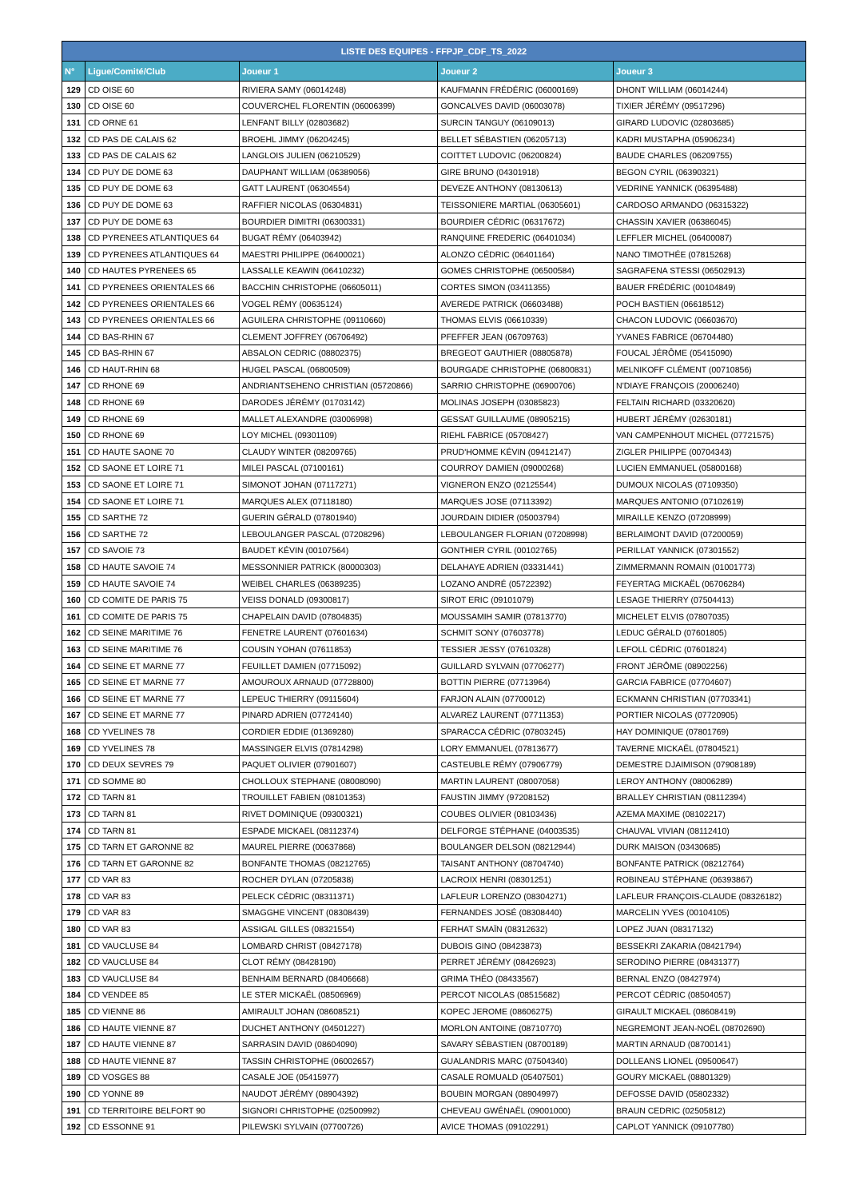| LISTE DES EQUIPES - FFPJP_CDF_TS_2022 | | | | |
| --- | --- | --- | --- | --- |
| N° | Ligue/Comité/Club | Joueur 1 | Joueur 2 | Joueur 3 |
| 129 | CD OISE 60 | RIVIERA SAMY (06014248) | KAUFMANN FRÉDÉRIC (06000169) | DHONT WILLIAM (06014244) |
| 130 | CD OISE 60 | COUVERCHEL FLORENTIN (06006399) | GONCALVES DAVID (06003078) | TIXIER JÉRÉMY (09517296) |
| 131 | CD ORNE 61 | LENFANT BILLY (02803682) | SURCIN TANGUY (06109013) | GIRARD LUDOVIC (02803685) |
| 132 | CD PAS DE CALAIS 62 | BROEHL JIMMY (06204245) | BELLET SÉBASTIEN (06205713) | KADRI MUSTAPHA (05906234) |
| 133 | CD PAS DE CALAIS 62 | LANGLOIS JULIEN (06210529) | COITTET LUDOVIC (06200824) | BAUDE CHARLES (06209755) |
| 134 | CD PUY DE DOME 63 | DAUPHANT WILLIAM (06389056) | GIRE BRUNO (04301918) | BEGON CYRIL (06390321) |
| 135 | CD PUY DE DOME 63 | GATT LAURENT (06304554) | DEVEZE ANTHONY (08130613) | VEDRINE YANNICK (06395488) |
| 136 | CD PUY DE DOME 63 | RAFFIER NICOLAS (06304831) | TEISSONIERE MARTIAL (06305601) | CARDOSO ARMANDO (06315322) |
| 137 | CD PUY DE DOME 63 | BOURDIER DIMITRI (06300331) | BOURDIER CÉDRIC (06317672) | CHASSIN XAVIER (06386045) |
| 138 | CD PYRENEES ATLANTIQUES 64 | BUGAT RÉMY (06403942) | RANQUINE FREDERIC (06401034) | LEFFLER MICHEL (06400087) |
| 139 | CD PYRENEES ATLANTIQUES 64 | MAESTRI PHILIPPE (06400021) | ALONZO CÉDRIC (06401164) | NANO TIMOTHÉE (07815268) |
| 140 | CD HAUTES PYRENEES 65 | LASSALLE KEAWIN (06410232) | GOMES CHRISTOPHE (06500584) | SAGRAFENA STESSI (06502913) |
| 141 | CD PYRENEES ORIENTALES 66 | BACCHIN CHRISTOPHE (06605011) | CORTES SIMON (03411355) | BAUER FRÉDÉRIC (00104849) |
| 142 | CD PYRENEES ORIENTALES 66 | VOGEL RÉMY (00635124) | AVEREDE PATRICK (06603488) | POCH BASTIEN (06618512) |
| 143 | CD PYRENEES ORIENTALES 66 | AGUILERA CHRISTOPHE (09110660) | THOMAS ELVIS (06610339) | CHACON LUDOVIC (06603670) |
| 144 | CD BAS-RHIN 67 | CLEMENT JOFFREY (06706492) | PFEFFER JEAN (06709763) | YVANES FABRICE (06704480) |
| 145 | CD BAS-RHIN 67 | ABSALON CEDRIC (08802375) | BREGEOT GAUTHIER (08805878) | FOUCAL JÉRÔME (05415090) |
| 146 | CD HAUT-RHIN 68 | HUGEL PASCAL (06800509) | BOURGADE CHRISTOPHE (06800831) | MELNIKOFF CLÉMENT (00710856) |
| 147 | CD RHONE 69 | ANDRIANTSEHENO CHRISTIAN (05720866) | SARRIO CHRISTOPHE (06900706) | N'DIAYE FRANÇOIS (20006240) |
| 148 | CD RHONE 69 | DARODES JÉRÉMY (01703142) | MOLINAS JOSEPH (03085823) | FELTAIN RICHARD (03320620) |
| 149 | CD RHONE 69 | MALLET ALEXANDRE (03006998) | GESSAT GUILLAUME (08905215) | HUBERT JÉRÉMY (02630181) |
| 150 | CD RHONE 69 | LOY MICHEL (09301109) | RIEHL FABRICE (05708427) | VAN CAMPENHOUT MICHEL (07721575) |
| 151 | CD HAUTE SAONE 70 | CLAUDY WINTER (08209765) | PRUD'HOMME KÉVIN (09412147) | ZIGLER PHILIPPE (00704343) |
| 152 | CD SAONE ET LOIRE 71 | MILEI PASCAL (07100161) | COURROY DAMIEN (09000268) | LUCIEN EMMANUEL (05800168) |
| 153 | CD SAONE ET LOIRE 71 | SIMONOT JOHAN (07117271) | VIGNERON ENZO (02125544) | DUMOUX NICOLAS (07109350) |
| 154 | CD SAONE ET LOIRE 71 | MARQUES ALEX (07118180) | MARQUES JOSE (07113392) | MARQUES ANTONIO (07102619) |
| 155 | CD SARTHE 72 | GUERIN GÉRALD (07801940) | JOURDAIN DIDIER (05003794) | MIRAILLE KENZO (07208999) |
| 156 | CD SARTHE 72 | LEBOULANGER PASCAL (07208296) | LEBOULANGER FLORIAN (07208998) | BERLAIMONT DAVID (07200059) |
| 157 | CD SAVOIE 73 | BAUDET KÉVIN (00107564) | GONTHIER CYRIL (00102765) | PERILLAT YANNICK (07301552) |
| 158 | CD HAUTE SAVOIE 74 | MESSONNIER PATRICK (80000303) | DELAHAYE ADRIEN (03331441) | ZIMMERMANN ROMAIN (01001773) |
| 159 | CD HAUTE SAVOIE 74 | WEIBEL CHARLES (06389235) | LOZANO ANDRÉ (05722392) | FEYERTAG MICKAËL (06706284) |
| 160 | CD COMITE DE PARIS 75 | VEISS DONALD (09300817) | SIROT ERIC (09101079) | LESAGE THIERRY (07504413) |
| 161 | CD COMITE DE PARIS 75 | CHAPELAIN DAVID (07804835) | MOUSSAMIH SAMIR (07813770) | MICHELET ELVIS (07807035) |
| 162 | CD SEINE MARITIME 76 | FENETRE LAURENT (07601634) | SCHMIT SONY (07603778) | LEDUC GÉRALD (07601805) |
| 163 | CD SEINE MARITIME 76 | COUSIN YOHAN (07611853) | TESSIER JESSY (07610328) | LEFOLL CÉDRIC (07601824) |
| 164 | CD SEINE ET MARNE 77 | FEUILLET DAMIEN (07715092) | GUILLARD SYLVAIN (07706277) | FRONT JÉRÔME (08902256) |
| 165 | CD SEINE ET MARNE 77 | AMOUROUX ARNAUD (07728800) | BOTTIN PIERRE (07713964) | GARCIA FABRICE (07704607) |
| 166 | CD SEINE ET MARNE 77 | LEPEUC THIERRY (09115604) | FARJON ALAIN (07700012) | ECKMANN CHRISTIAN (07703341) |
| 167 | CD SEINE ET MARNE 77 | PINARD ADRIEN (07724140) | ALVAREZ LAURENT (07711353) | PORTIER NICOLAS (07720905) |
| 168 | CD YVELINES 78 | CORDIER EDDIE (01369280) | SPARACCA CÉDRIC (07803245) | HAY DOMINIQUE (07801769) |
| 169 | CD YVELINES 78 | MASSINGER ELVIS (07814298) | LORY EMMANUEL (07813677) | TAVERNE MICKAËL (07804521) |
| 170 | CD DEUX SEVRES 79 | PAQUET OLIVIER (07901607) | CASTEUBLE RÉMY (07906779) | DEMESTRE DJAIMISON (07908189) |
| 171 | CD SOMME 80 | CHOLLOUX STEPHANE (08008090) | MARTIN LAURENT (08007058) | LEROY ANTHONY (08006289) |
| 172 | CD TARN 81 | TROUILLET FABIEN (08101353) | FAUSTIN JIMMY (97208152) | BRALLEY CHRISTIAN (08112394) |
| 173 | CD TARN 81 | RIVET DOMINIQUE (09300321) | COUBES OLIVIER (08103436) | AZEMA MAXIME (08102217) |
| 174 | CD TARN 81 | ESPADE MICKAEL (08112374) | DELFORGE STÉPHANE (04003535) | CHAUVAL VIVIAN (08112410) |
| 175 | CD TARN ET GARONNE 82 | MAUREL PIERRE (00637868) | BOULANGER DELSON (08212944) | DURK MAISON (03430685) |
| 176 | CD TARN ET GARONNE 82 | BONFANTE THOMAS (08212765) | TAISANT ANTHONY (08704740) | BONFANTE PATRICK (08212764) |
| 177 | CD VAR 83 | ROCHER DYLAN (07205838) | LACROIX HENRI (08301251) | ROBINEAU STÉPHANE (06393867) |
| 178 | CD VAR 83 | PELECK CÉDRIC (08311371) | LAFLEUR LORENZO (08304271) | LAFLEUR FRANÇOIS-CLAUDE (08326182) |
| 179 | CD VAR 83 | SMAGGHE VINCENT (08308439) | FERNANDES JOSÉ (08308440) | MARCELIN YVES (00104105) |
| 180 | CD VAR 83 | ASSIGAL GILLES (08321554) | FERHAT SMAÏN (08312632) | LOPEZ JUAN (08317132) |
| 181 | CD VAUCLUSE 84 | LOMBARD CHRIST (08427178) | DUBOIS GINO (08423873) | BESSEKRI ZAKARIA (08421794) |
| 182 | CD VAUCLUSE 84 | CLOT RÉMY (08428190) | PERRET JÉRÉMY (08426923) | SERODINO PIERRE (08431377) |
| 183 | CD VAUCLUSE 84 | BENHAIM BERNARD (08406668) | GRIMA THÉO (08433567) | BERNAL ENZO (08427974) |
| 184 | CD VENDEE 85 | LE STER MICKAËL (08506969) | PERCOT NICOLAS (08515682) | PERCOT CÉDRIC (08504057) |
| 185 | CD VIENNE 86 | AMIRAULT JOHAN (08608521) | KOPEC JEROME (08606275) | GIRAULT MICKAEL (08608419) |
| 186 | CD HAUTE VIENNE 87 | DUCHET ANTHONY (04501227) | MORLON ANTOINE (08710770) | NEGREMONT JEAN-NOËL (08702690) |
| 187 | CD HAUTE VIENNE 87 | SARRASIN DAVID (08604090) | SAVARY SÉBASTIEN (08700189) | MARTIN ARNAUD (08700141) |
| 188 | CD HAUTE VIENNE 87 | TASSIN CHRISTOPHE (06002657) | GUALANDRIS MARC (07504340) | DOLLEANS LIONEL (09500647) |
| 189 | CD VOSGES 88 | CASALE JOE (05415977) | CASALE ROMUALD (05407501) | GOURY MICKAEL (08801329) |
| 190 | CD YONNE 89 | NAUDOT JÉRÉMY (08904392) | BOUBIN MORGAN (08904997) | DEFOSSE DAVID (05802332) |
| 191 | CD TERRITOIRE BELFORT 90 | SIGNORI CHRISTOPHE (02500992) | CHEVEAU GWÉNAËL (09001000) | BRAUN CEDRIC (02505812) |
| 192 | CD ESSONNE 91 | PILEWSKI SYLVAIN (07700726) | AVICE THOMAS (09102291) | CAPLOT YANNICK (09107780) |